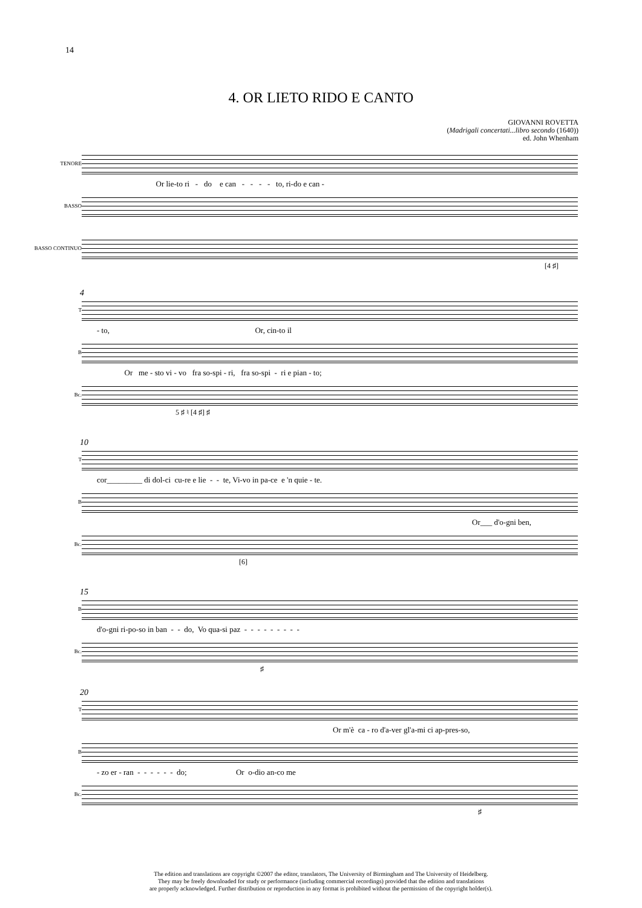14
4. OR LIETO RIDO E CANTO
GIOVANNI ROVETTA
(Madrigali concertati...libro secondo (1640))
ed. John Whenham
TENORE
Or lie-to ri - do e can - - - - to, ri-do e can -
BASSO
BASSO CONTINUO
[4 ♯]
4
T
- to, Or, cin-to il
B
Or me - sto vi - vo fra so-spi - ri, fra so-spi - ri e pian - to;
Bc.
5 ♯ ♮ [4 ♯] ♯
10
T
cor_________ di dol-ci cu-re e lie - - te, Vi-vo in pa-ce e 'n quie - te.
B
Or___ d'o-gni ben,
Bc.
[6]
15
B
d'o-gni ri-po-so in ban - - do, Vo qua-si paz - - - - - - - - -
Bc.
♯
20
T
Or m'è ca - ro d'a-ver gl'a-mi ci ap-pres-so,
B
- zo er - ran - - - - - - do; Or o-dio an-co me
Bc.
♯
The edition and translations are copyright ©2007 the editor, translators, The University of Birmingham and The University of Heidelberg.
They may be freely downloaded for study or performance (including commercial recordings) provided that the edition and translations
are properly acknowledged. Further distribution or reproduction in any format is prohibited without the permission of the copyright holder(s).